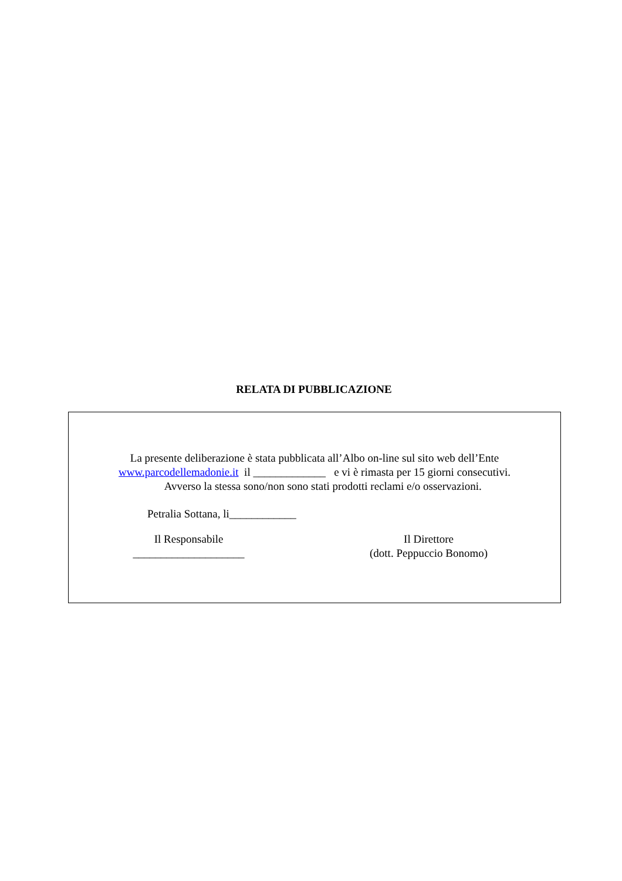RELATA DI PUBBLICAZIONE
La presente deliberazione è stata pubblicata all’Albo on-line sul sito web dell’Ente
www.parcodellemadonie.it il _____________ e vi è rimasta per 15 giorni consecutivi.
Avverso la stessa sono/non sono stati prodotti reclami e/o osservazioni.
Petralia Sottana, li____________
Il Responsabile
____________________
Il Direttore
(dott. Peppuccio Bonomo)